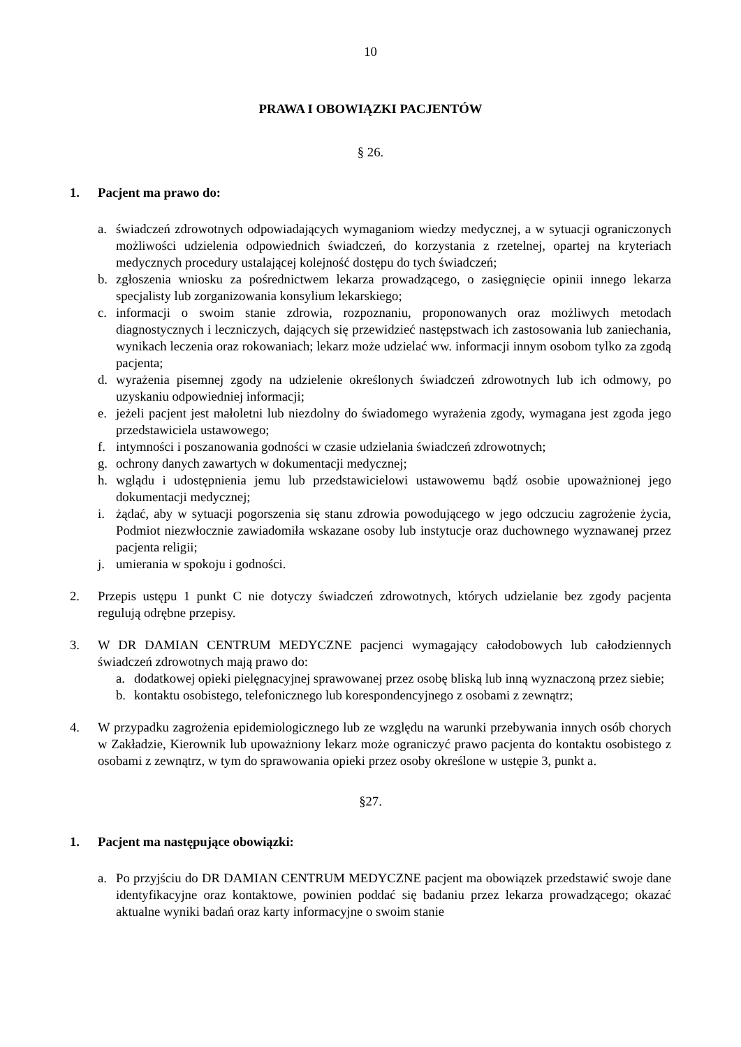10
PRAWA I OBOWIĄZKI PACJENTÓW
§ 26.
1. Pacjent ma prawo do:
a. świadczeń zdrowotnych odpowiadających wymaganiom wiedzy medycznej, a w sytuacji ograniczonych możliwości udzielenia odpowiednich świadczeń, do korzystania z rzetelnej, opartej na kryteriach medycznych procedury ustalającej kolejność dostępu do tych świadczeń;
b. zgłoszenia wniosku za pośrednictwem lekarza prowadzącego, o zasięgnięcie opinii innego lekarza specjalisty lub zorganizowania konsylium lekarskiego;
c. informacji o swoim stanie zdrowia, rozpoznaniu, proponowanych oraz możliwych metodach diagnostycznych i leczniczych, dających się przewidzieć następstwach ich zastosowania lub zaniechania, wynikach leczenia oraz rokowaniach; lekarz może udzielać ww. informacji innym osobom tylko za zgodą pacjenta;
d. wyrażenia pisemnej zgody na udzielenie określonych świadczeń zdrowotnych lub ich odmowy, po uzyskaniu odpowiedniej informacji;
e. jeżeli pacjent jest małoletni lub niezdolny do świadomego wyrażenia zgody, wymagana jest zgoda jego przedstawiciela ustawowego;
f. intymności i poszanowania godności w czasie udzielania świadczeń zdrowotnych;
g. ochrony danych zawartych w dokumentacji medycznej;
h. wglądu i udostępnienia jemu lub przedstawicielowi ustawowemu bądź osobie upoważnionej jego dokumentacji medycznej;
i. żądać, aby w sytuacji pogorszenia się stanu zdrowia powodującego w jego odczuciu zagrożenie życia, Podmiot niezwłocznie zawiadomiła wskazane osoby lub instytucje oraz duchownego wyznawanej przez pacjenta religii;
j. umierania w spokoju i godności.
2. Przepis ustępu 1 punkt C nie dotyczy świadczeń zdrowotnych, których udzielanie bez zgody pacjenta regulują odrębne przepisy.
3. W DR DAMIAN CENTRUM MEDYCZNE pacjenci wymagający całodobowych lub całodziennych świadczeń zdrowotnych mają prawo do:
a. dodatkowej opieki pielęgnacyjnej sprawowanej przez osobę bliską lub inną wyznaczoną przez siebie;
b. kontaktu osobistego, telefonicznego lub korespondencyjnego z osobami z zewnątrz;
4. W przypadku zagrożenia epidemiologicznego lub ze względu na warunki przebywania innych osób chorych w Zakładzie, Kierownik lub upoważniony lekarz może ograniczyć prawo pacjenta do kontaktu osobistego z osobami z zewnątrz, w tym do sprawowania opieki przez osoby określone w ustępie 3, punkt a.
§27.
1. Pacjent ma następujące obowiązki:
a. Po przyjściu do DR DAMIAN CENTRUM MEDYCZNE pacjent ma obowiązek przedstawić swoje dane identyfikacyjne oraz kontaktowe, powinien poddać się badaniu przez lekarza prowadzącego; okazać aktualne wyniki badań oraz karty informacyjne o swoim stanie